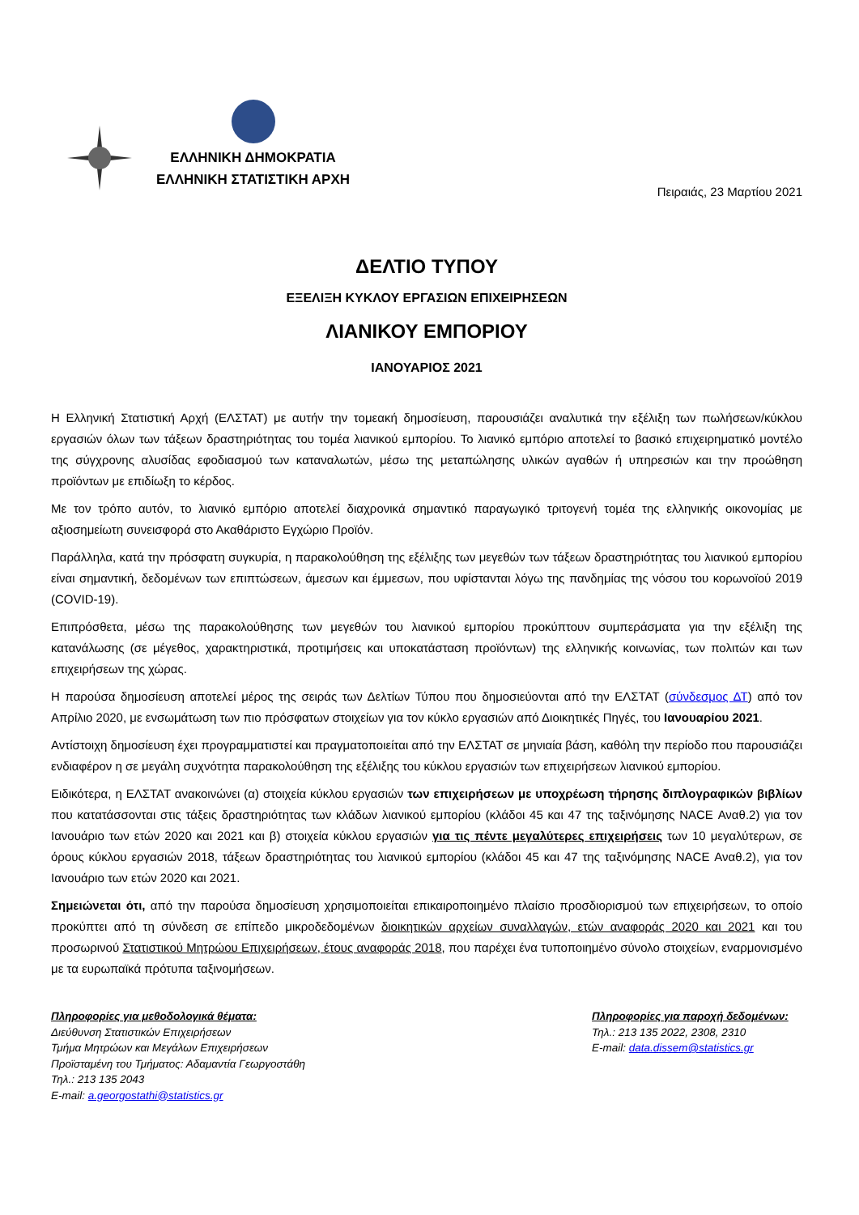ΕΛΛΗΝΙΚΗ ΔΗΜΟΚΡΑΤΙΑ
ΕΛΛΗΝΙΚΗ ΣΤΑΤΙΣΤΙΚΗ ΑΡΧΗ
Πειραιάς, 23 Μαρτίου 2021
ΔΕΛΤΙΟ ΤΥΠΟΥ
ΕΞΕΛΙΞΗ ΚΥΚΛΟΥ ΕΡΓΑΣΙΩΝ ΕΠΙΧΕΙΡΗΣΕΩΝ
ΛΙΑΝΙΚΟΥ ΕΜΠΟΡΙΟΥ
ΙΑΝΟΥΑΡΙΟΣ 2021
Η Ελληνική Στατιστική Αρχή (ΕΛΣΤΑΤ) με αυτήν την τομεακή δημοσίευση, παρουσιάζει αναλυτικά την εξέλιξη των πωλήσεων/κύκλου εργασιών όλων των τάξεων δραστηριότητας του τομέα λιανικού εμπορίου. Το λιανικό εμπόριο αποτελεί το βασικό επιχειρηματικό μοντέλο της σύγχρονης αλυσίδας εφοδιασμού των καταναλωτών, μέσω της μεταπώλησης υλικών αγαθών ή υπηρεσιών και την προώθηση προϊόντων με επιδίωξη το κέρδος.
Με τον τρόπο αυτόν, το λιανικό εμπόριο αποτελεί διαχρονικά σημαντικό παραγωγικό τριτογενή τομέα της ελληνικής οικονομίας με αξιοσημείωτη συνεισφορά στο Ακαθάριστο Εγχώριο Προϊόν.
Παράλληλα, κατά την πρόσφατη συγκυρία, η παρακολούθηση της εξέλιξης των μεγεθών των τάξεων δραστηριότητας του λιανικού εμπορίου είναι σημαντική, δεδομένων των επιπτώσεων, άμεσων και έμμεσων, που υφίστανται λόγω της πανδημίας της νόσου του κορωνοϊού 2019 (COVID-19).
Επιπρόσθετα, μέσω της παρακολούθησης των μεγεθών του λιανικού εμπορίου προκύπτουν συμπεράσματα για την εξέλιξη της κατανάλωσης (σε μέγεθος, χαρακτηριστικά, προτιμήσεις και υποκατάσταση προϊόντων) της ελληνικής κοινωνίας, των πολιτών και των επιχειρήσεων της χώρας.
Η παρούσα δημοσίευση αποτελεί μέρος της σειράς των Δελτίων Τύπου που δημοσιεύονται από την ΕΛΣΤΑΤ (σύνδεσμος ΔΤ) από τον Απρίλιο 2020, με ενσωμάτωση των πιο πρόσφατων στοιχείων για τον κύκλο εργασιών από Διοικητικές Πηγές, του Ιανουαρίου 2021.
Αντίστοιχη δημοσίευση έχει προγραμματιστεί και πραγματοποιείται από την ΕΛΣΤΑΤ σε μηνιαία βάση, καθόλη την περίοδο που παρουσιάζει ενδιαφέρον η σε μεγάλη συχνότητα παρακολούθηση της εξέλιξης του κύκλου εργασιών των επιχειρήσεων λιανικού εμπορίου.
Ειδικότερα, η ΕΛΣΤΑΤ ανακοινώνει (α) στοιχεία κύκλου εργασιών των επιχειρήσεων με υποχρέωση τήρησης διπλογραφικών βιβλίων που κατατάσσονται στις τάξεις δραστηριότητας των κλάδων λιανικού εμπορίου (κλάδοι 45 και 47 της ταξινόμησης NACE Αναθ.2) για τον Ιανουάριο των ετών 2020 και 2021 και β) στοιχεία κύκλου εργασιών για τις πέντε μεγαλύτερες επιχειρήσεις των 10 μεγαλύτερων, σε όρους κύκλου εργασιών 2018, τάξεων δραστηριότητας του λιανικού εμπορίου (κλάδοι 45 και 47 της ταξινόμησης NACE Αναθ.2), για τον Ιανουάριο των ετών 2020 και 2021.
Σημειώνεται ότι, από την παρούσα δημοσίευση χρησιμοποιείται επικαιροποιημένο πλαίσιο προσδιορισμού των επιχειρήσεων, το οποίο προκύπτει από τη σύνδεση σε επίπεδο μικροδεδομένων διοικητικών αρχείων συναλλαγών, ετών αναφοράς 2020 και 2021 και του προσωρινού Στατιστικού Μητρώου Επιχειρήσεων, έτους αναφοράς 2018, που παρέχει ένα τυποποιημένο σύνολο στοιχείων, εναρμονισμένο με τα ευρωπαϊκά πρότυπα ταξινομήσεων.
Πληροφορίες για μεθοδολογικά θέματα:
Διεύθυνση Στατιστικών Επιχειρήσεων
Τμήμα Μητρώων και Μεγάλων Επιχειρήσεων
Προϊσταμένη του Τμήματος: Αδαμαντία Γεωργοστάθη
Τηλ.: 213 135 2043
E-mail: a.georgostathi@statistics.gr
Πληροφορίες για παροχή δεδομένων:
Τηλ.: 213 135 2022, 2308, 2310
E-mail: data.dissem@statistics.gr